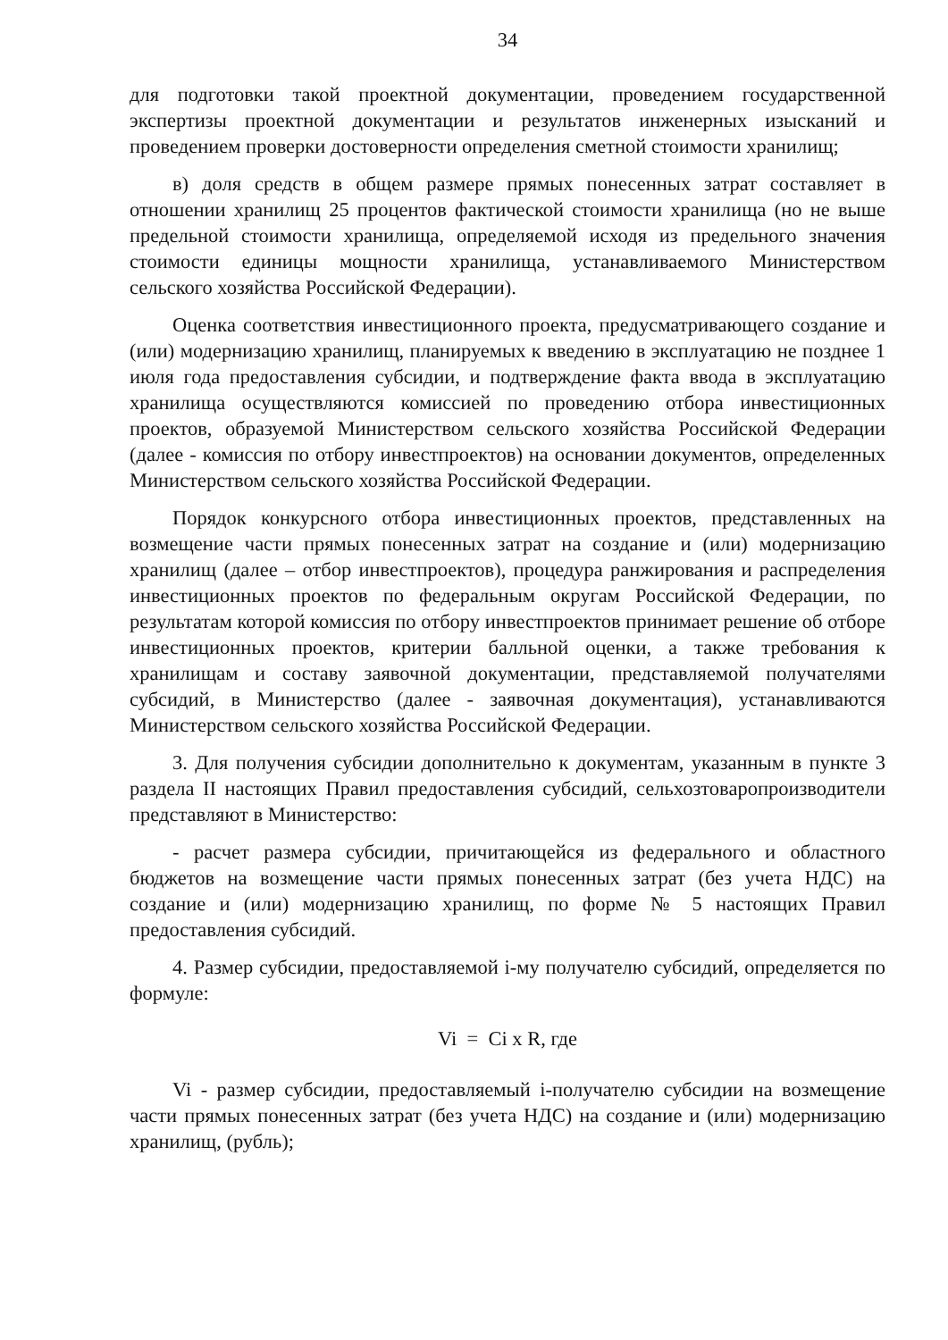34
для подготовки такой проектной документации, проведением государственной экспертизы проектной документации и результатов инженерных изысканий и проведением проверки достоверности определения сметной стоимости хранилищ;
в) доля средств в общем размере прямых понесенных затрат составляет в отношении хранилищ 25 процентов фактической стоимости хранилища (но не выше предельной стоимости хранилища, определяемой исходя из предельного значения стоимости единицы мощности хранилища, устанавливаемого Министерством сельского хозяйства Российской Федерации).
Оценка соответствия инвестиционного проекта, предусматривающего создание и (или) модернизацию хранилищ, планируемых к введению в эксплуатацию не позднее 1 июля года предоставления субсидии, и подтверждение факта ввода в эксплуатацию хранилища осуществляются комиссией по проведению отбора инвестиционных проектов, образуемой Министерством сельского хозяйства Российской Федерации (далее - комиссия по отбору инвестпроектов) на основании документов, определенных Министерством сельского хозяйства Российской Федерации.
Порядок конкурсного отбора инвестиционных проектов, представленных на возмещение части прямых понесенных затрат на создание и (или) модернизацию хранилищ (далее – отбор инвестпроектов), процедура ранжирования и распределения инвестиционных проектов по федеральным округам Российской Федерации, по результатам которой комиссия по отбору инвестпроектов принимает решение об отборе инвестиционных проектов, критерии балльной оценки, а также требования к хранилищам и составу заявочной документации, представляемой получателями субсидий, в Министерство (далее - заявочная документация), устанавливаются Министерством сельского хозяйства Российской Федерации.
3. Для получения субсидии дополнительно к документам, указанным в пункте 3 раздела II настоящих Правил предоставления субсидий, сельхозтоваропроизводители представляют в Министерство:
- расчет размера субсидии, причитающейся из федерального и областного бюджетов на возмещение части прямых понесенных затрат (без учета НДС) на создание и (или) модернизацию хранилищ, по форме № 5 настоящих Правил предоставления субсидий.
4. Размер субсидии, предоставляемой i-му получателю субсидий, определяется по формуле:
Vi = Ci x R, где
Vi - размер субсидии, предоставляемый i-получателю субсидии на возмещение части прямых понесенных затрат (без учета НДС) на создание и (или) модернизацию хранилищ, (рубль);